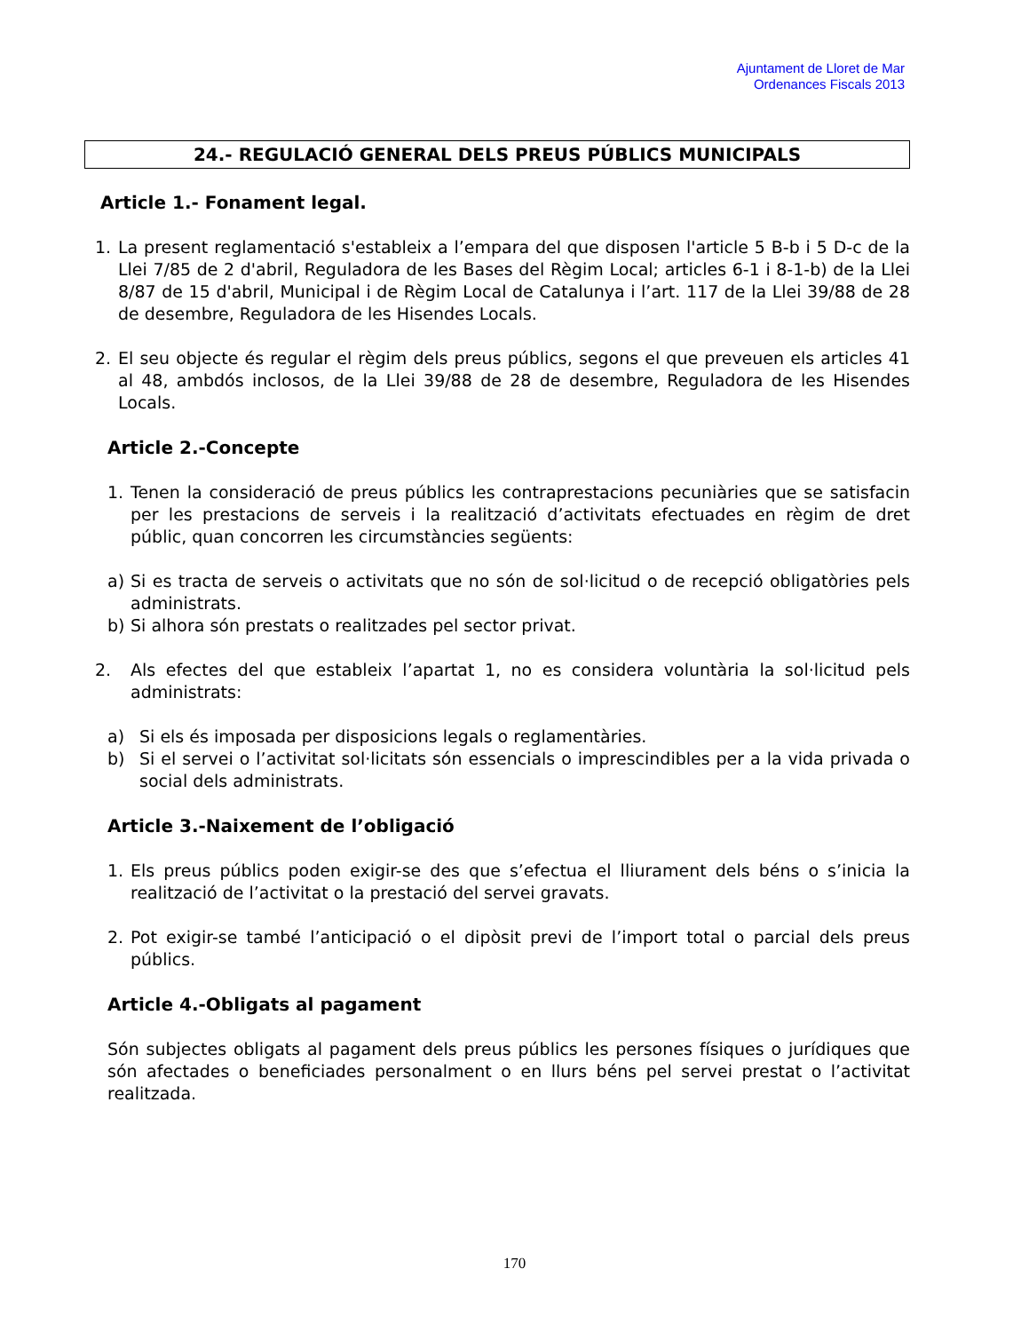Ajuntament de Lloret de Mar
Ordenances Fiscals 2013
24.- REGULACIÓ GENERAL DELS PREUS PÚBLICS MUNICIPALS
Article 1.- Fonament legal.
1. La present reglamentació s'estableix a l’empara del que disposen l'article 5 B-b i 5 D-c de la Llei 7/85 de 2 d'abril, Reguladora de les Bases del Règim Local; articles 6-1 i 8-1-b) de la Llei 8/87 de 15 d'abril, Municipal i de Règim Local de Catalunya i l’art. 117 de la Llei 39/88 de 28 de desembre, Reguladora de les Hisendes Locals.
2. El seu objecte és regular el règim dels preus públics, segons el que preveuen els articles 41 al 48, ambdós inclosos, de la Llei 39/88 de 28 de desembre, Reguladora de les Hisendes Locals.
Article 2.-Concepte
1. Tenen la consideració de preus públics les contraprestacions pecuniàries que se satisfacin per les prestacions de serveis i la realització d’activitats efectuades en règim de dret públic, quan concorren les circumstàncies següents:
a) Si es tracta de serveis o activitats que no són de sol·licitud o de recepció obligatòries pels administrats.
b) Si alhora són prestats o realitzades pel sector privat.
2. Als efectes del que estableix l’apartat 1, no es considera voluntària la sol·licitud pels administrats:
a) Si els és imposada per disposicions legals o reglamentàries.
b) Si el servei o l’activitat sol·licitats són essencials o imprescindibles per a la vida privada o social dels administrats.
Article 3.-Naixement de l’obligació
1. Els preus públics poden exigir-se des que s’efectua el lliurament dels béns o s’inicia la realització de l’activitat o la prestació del servei gravats.
2. Pot exigir-se també l’anticipació o el dipòsit previ de l’import total o parcial dels preus públics.
Article 4.-Obligats al pagament
Són subjectes obligats al pagament dels preus públics les persones físiques o jurídiques que són afectades o beneficiades personalment o en llurs béns pel servei prestat o l’activitat realitzada.
170